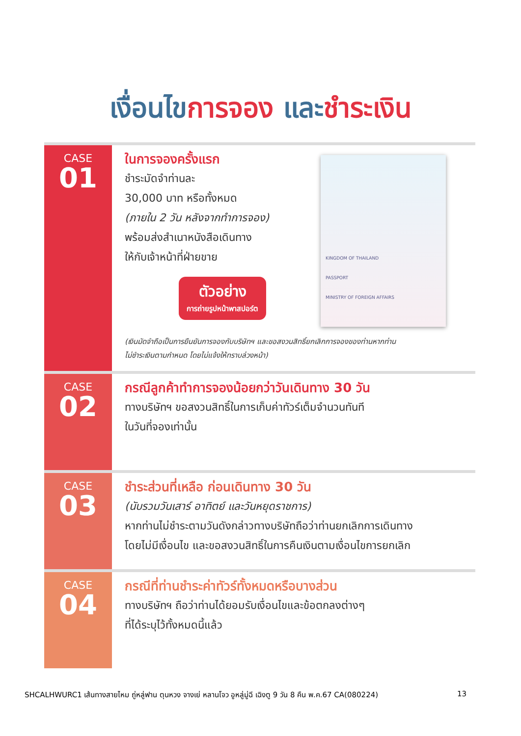เงื่อนไขการจอง และชำระเงิน
CASE
01
ในการจองครั้งแรก
ชำระมัดจำท่านละ
30,000 บาท หรือทั้งหมด
(ภายใน 2 วัน หลังจากทำการจอง)
พร้อมส่งสำเนาหนังสือเดินทาง
ให้กับเจ้าหน้าที่ฝ่ายขาย
ตัวอย่าง
การถ่ายรูปหน้าพาสปอร์ต
KINGDOM OF THAILAND
PASSPORT
MINISTRY OF FOREIGN AFFAIRS
(เงินมัดจำถือเป็นการยืนยันการจองกับบริษัทฯ และขอสงวนสิทธิ์ยกเลิกการจองของท่านหากท่าน
ไม่ชำระเงินตามกำหนด โดยไม่แจ้งให้ทราบล่วงหน้า)
CASE
02
กรณีลูกค้าทำการจองน้อยกว่าวันเดินทาง 30 วัน
ทางบริษัทฯ ขอสงวนสิทธิ์ในการเก็บค่าทัวร์เต็มจำนวนทันที
ในวันที่จองเท่านั้น
CASE
03
ชำระส่วนที่เหลือ ก่อนเดินทาง 30 วัน
(นับรวมวันเสาร์ อาทิตย์ และวันหยุดราชการ)
หากท่านไม่ชำระตามวันดังกล่าวทางบริษัทถือว่าท่านยกเลิกการเดินทาง
โดยไม่มีเงื่อนไข และขอสงวนสิทธิ์ในการคืนเงินตามเงื่อนไขการยกเลิก
CASE
04
กรณีที่ท่านชำระค่าทัวร์ทั้งหมดหรือบางส่วน
ทางบริษัทฯ ถือว่าท่านได้ยอมรับเงื่อนไขและข้อตกลงต่างๆ
ที่ได้ระบุไว้ทั้งหมดนี้แล้ว
SHCALHWURC1 เส้นทางสายไหม ถู่หลู่ฟาน ตุนหวง จางเย่ หลานโจว อูหลู่มู่ฉี เฉิงตู 9 วัน 8 คืน พ.ค.67 CA(080224) 13